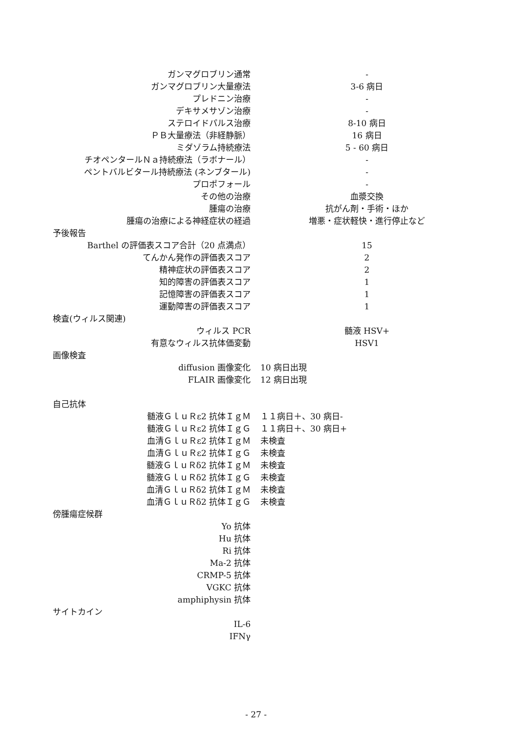| ガンマグロブリン通常 | - |
| ガンマグロブリン大量療法 | 3-6 病日 |
| プレドニン治療 | - |
| デキサメサゾン治療 | - |
| ステロイドパルス治療 | 8-10 病日 |
| ＰＢ大量療法（非経静脈） | 16 病日 |
| ミダゾラム持続療法 | 5 - 60 病日 |
| チオペンタールＮａ持続療法（ラボナール） | - |
| ペントバルビタール持続療法 (ネンブタール) | - |
| プロポフォール | - |
| その他の治療 | 血漿交換 |
| 腫瘍の治療 | 抗がん剤・手術・ほか |
| 腫瘍の治療による神経症状の経過 | 増悪・症状軽快・進行停止など |
| 予後報告 | |
| Barthel の評価表スコア合計（20 点満点） | 15 |
| てんかん発作の評価表スコア | 2 |
| 精神症状の評価表スコア | 2 |
| 知的障害の評価表スコア | 1 |
| 記憶障害の評価表スコア | 1 |
| 運動障害の評価表スコア | 1 |
| 検査(ウィルス関連) | |
| ウィルス PCR | 髄液 HSV+ |
| 有意なウィルス抗体価変動 | HSV1 |
| 画像検査 | |
| diffusion 画像変化 | 10 病日出現 |
| FLAIR 画像変化 | 12 病日出現 |
| 自己抗体 | |
| 髄液ＧｌｕＲε2 抗体ＩｇＭ | １１病日＋、30 病日- |
| 髄液ＧｌｕＲε2 抗体ＩｇＧ | １１病日＋、30 病日+ |
| 血清ＧｌｕＲε2 抗体ＩｇＭ | 未検査 |
| 血清ＧｌｕＲε2 抗体ＩｇＧ | 未検査 |
| 髄液ＧｌｕＲδ2 抗体ＩｇＭ | 未検査 |
| 髄液ＧｌｕＲδ2 抗体ＩｇＧ | 未検査 |
| 血清ＧｌｕＲδ2 抗体ＩｇＭ | 未検査 |
| 血清ＧｌｕＲδ2 抗体ＩｇＧ | 未検査 |
| 傍腫瘍症候群 | |
| Yo 抗体 | |
| Hu 抗体 | |
| Ri 抗体 | |
| Ma-2 抗体 | |
| CRMP-5 抗体 | |
| VGKC 抗体 | |
| amphiphysin 抗体 | |
| サイトカイン | |
| IL-6 | |
| IFNγ | |
- 27 -